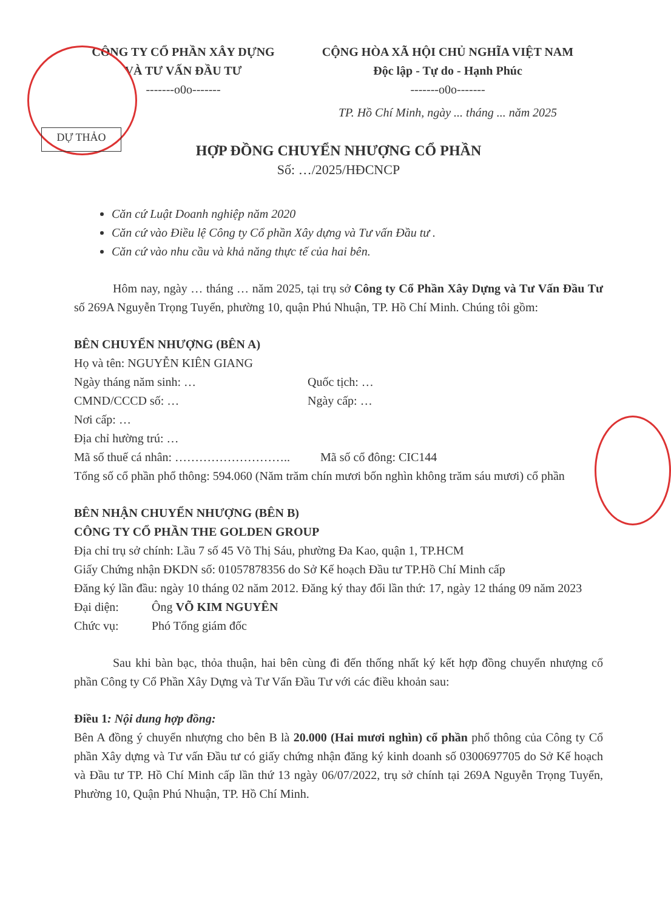CÔNG TY CỔ PHẦN XÂY DỰNG
VÀ TƯ VẤN ĐẦU TƯ
-------o0o-------
CỘNG HÒA XÃ HỘI CHỦ NGHĨA VIỆT NAM
Độc lập - Tự do - Hạnh Phúc
-------o0o-------
TP. Hồ Chí Minh, ngày ... tháng ... năm 2025
DỰ THẢO
HỢP ĐỒNG CHUYỂN NHƯỢNG CỔ PHẦN
Số: …/2025/HĐCNCP
Căn cứ Luật Doanh nghiệp năm 2020
Căn cứ vào Điều lệ Công ty Cổ phần Xây dựng và Tư vấn Đầu tư .
Căn cứ vào nhu cầu và khả năng thực tế của hai bên.
Hôm nay, ngày … tháng … năm 2025, tại trụ sở Công ty Cổ Phần Xây Dựng và Tư Vấn Đầu Tư số 269A Nguyễn Trọng Tuyển, phường 10, quận Phú Nhuận, TP. Hồ Chí Minh. Chúng tôi gồm:
BÊN CHUYỂN NHƯỢNG (BÊN A)
Họ và tên: NGUYỄN KIÊN GIANG
Ngày tháng năm sinh: … Quốc tịch: …
CMND/CCCD số: … Ngày cấp: …
Nơi cấp: …
Địa chỉ hường trú: …
Mã số thuế cá nhân: ……………………….. Mã số cổ đông: CIC144
Tổng số cổ phần phổ thông: 594.060 (Năm trăm chín mươi bốn nghìn không trăm sáu mươi) cổ phần
BÊN NHẬN CHUYỂN NHƯỢNG (BÊN B)
CÔNG TY CỔ PHẦN THE GOLDEN GROUP
Địa chỉ trụ sở chính: Lầu 7 số 45 Võ Thị Sáu, phường Đa Kao, quận 1, TP.HCM
Giấy Chứng nhận ĐKDN số: 01057878356 do Sở Kế hoạch Đầu tư TP.Hồ Chí Minh cấp
Đăng ký lần đầu: ngày 10 tháng 02 năm 2012. Đăng ký thay đổi lần thứ: 17, ngày 12 tháng 09 năm 2023
Đại diện: Ông VÕ KIM NGUYÊN
Chức vụ: Phó Tổng giám đốc
Sau khi bàn bạc, thỏa thuận, hai bên cùng đi đến thống nhất ký kết hợp đồng chuyển nhượng cổ phần Công ty Cổ Phần Xây Dựng và Tư Vấn Đầu Tư với các điều khoản sau:
Điều 1: Nội dung hợp đồng:
Bên A đồng ý chuyển nhượng cho bên B là 20.000 (Hai mươi nghìn) cổ phần phổ thông của Công ty Cổ phần Xây dựng và Tư vấn Đầu tư có giấy chứng nhận đăng ký kinh doanh số 0300697705 do Sở Kế hoạch và Đầu tư TP. Hồ Chí Minh cấp lần thứ 13 ngày 06/07/2022, trụ sở chính tại 269A Nguyễn Trọng Tuyển, Phường 10, Quận Phú Nhuận, TP. Hồ Chí Minh.